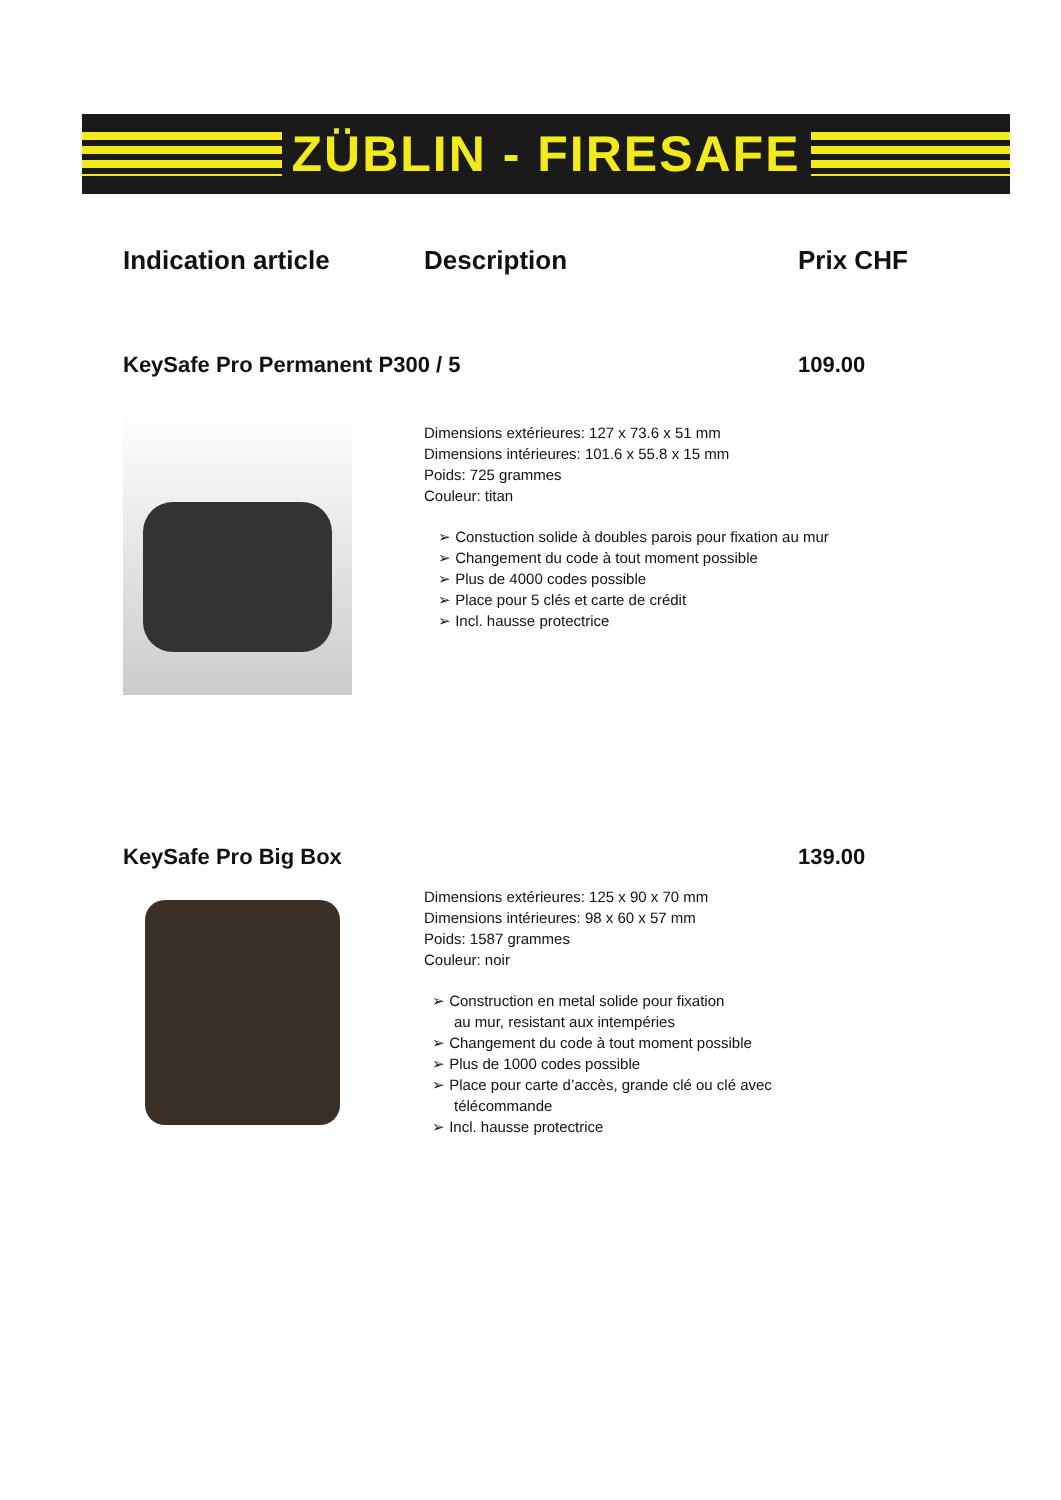ZÜBLIN - FIRESAFE
Indication article Description Prix CHF
KeySafe Pro Permanent P300 / 5 109.00
Dimensions extérieures: 127 x 73.6 x 51 mm
Dimensions intérieures: 101.6 x 55.8 x 15 mm
Poids: 725 grammes
Couleur: titan
➢ Constuction solide à doubles parois pour fixation au mur
➢ Changement du code à tout moment possible
➢ Plus de 4000 codes possible
➢ Place pour 5 clés et carte de crédit
➢ Incl. hausse protectrice
KeySafe Pro Big Box 139.00
Dimensions extérieures: 125 x 90 x 70 mm
Dimensions intérieures: 98 x 60 x 57 mm
Poids: 1587 grammes
Couleur: noir
➢ Construction en metal solide pour fixation
au mur, resistant aux intempéries
➢ Changement du code à tout moment possible
➢ Plus de 1000 codes possible
➢ Place pour carte d’accès, grande clé ou clé avec
télécommande
➢ Incl. hausse protectrice